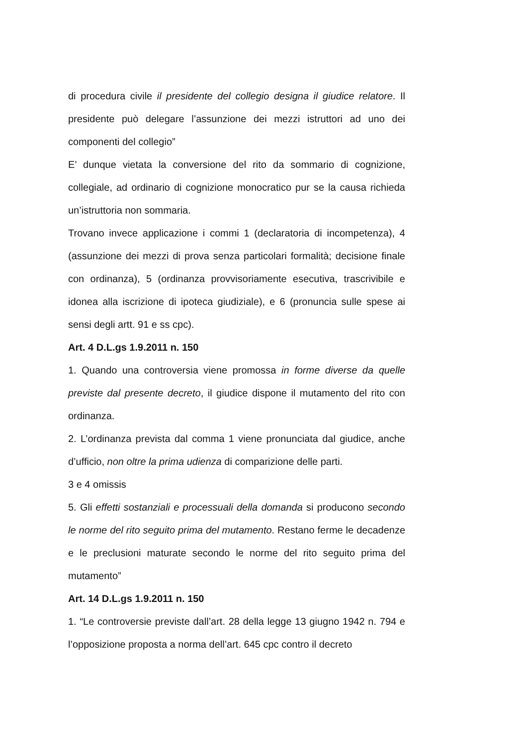di procedura civile il presidente del collegio designa il giudice relatore. Il presidente può delegare l’assunzione dei mezzi istruttori ad uno dei componenti del collegio”
E’ dunque vietata la conversione del rito da sommario di cognizione, collegiale, ad ordinario di cognizione monocratico pur se la causa richieda un’istruttoria non sommaria.
Trovano invece applicazione i commi 1 (declaratoria di incompetenza), 4 (assunzione dei mezzi di prova senza particolari formalità; decisione finale con ordinanza), 5 (ordinanza provvisoriamente esecutiva, trascrivibile e idonea alla iscrizione di ipoteca giudiziale), e 6 (pronuncia sulle spese ai sensi degli artt. 91 e ss cpc).
Art. 4 D.L.gs 1.9.2011 n. 150
1. Quando una controversia viene promossa in forme diverse da quelle previste dal presente decreto, il giudice dispone il mutamento del rito con ordinanza.
2. L’ordinanza prevista dal comma 1 viene pronunciata dal giudice, anche d’ufficio, non oltre la prima udienza di comparizione delle parti.
3 e 4 omissis
5. Gli effetti sostanziali e processuali della domanda si producono secondo le norme del rito seguito prima del mutamento. Restano ferme le decadenze e le preclusioni maturate secondo le norme del rito seguito prima del mutamento”
Art. 14 D.L.gs 1.9.2011 n. 150
1. “Le controversie previste dall’art. 28 della legge 13 giugno 1942 n. 794 e l’opposizione proposta a norma dell’art. 645 cpc contro il decreto